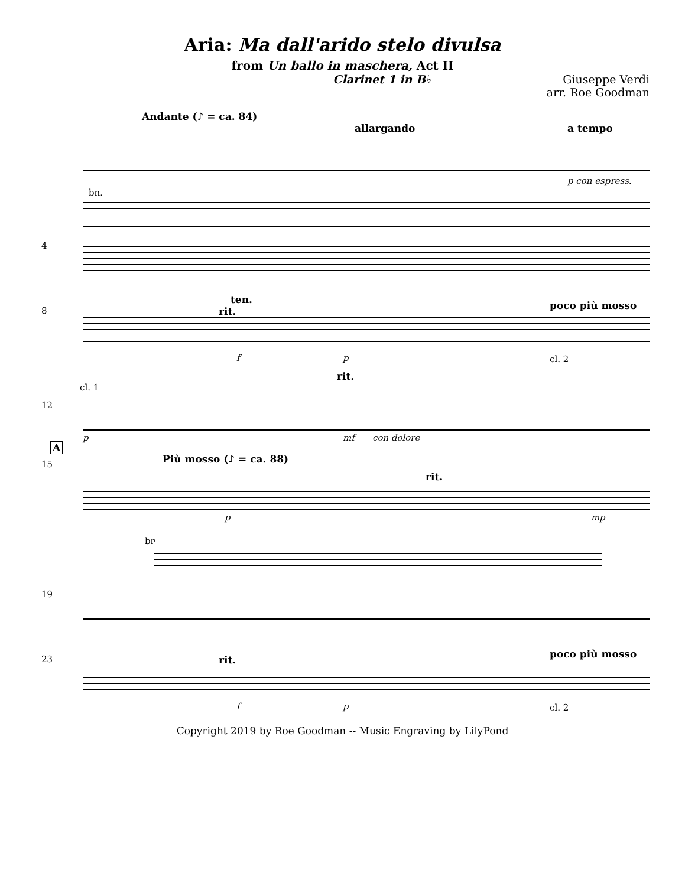Aria: Ma dall'arido stelo divulsa
from Un ballo in maschera, Act II
Clarinet 1 in B♭ Giuseppe Verdi
arr. Roe Goodman
Andante (♪ = ca. 84)
allargando a tempo
p con espress.
bn.
4
8
ten.
rit. poco più mosso
f p cl. 2
12
cl. 1
rit.
p mf con dolore
A
15 Più mosso (♪ = ca. 88)
rit.
p mp
bn.
19
23 rit. poco più mosso
f p cl. 2
Copyright 2019 by Roe Goodman -- Music Engraving by LilyPond